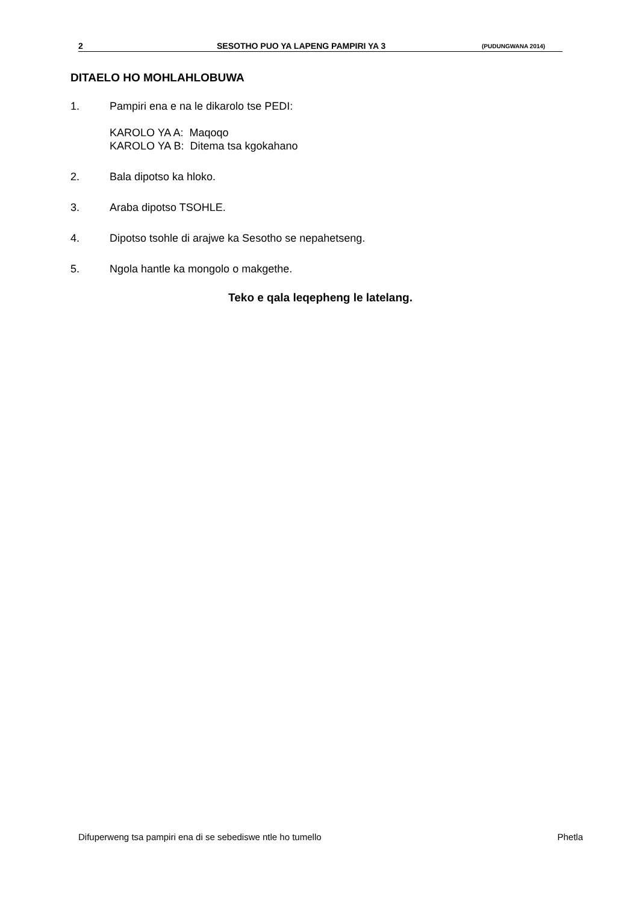2 SESOTHO PUO YA LAPENG PAMPIRI YA 3 (PUDUNGWANA 2014)
DITAELO HO MOHLAHLOBUWA
1. Pampiri ena e na le dikarolo tse PEDI:
KAROLO YA A: Maqoqo
KAROLO YA B: Ditema tsa kgokahano
2. Bala dipotso ka hloko.
3. Araba dipotso TSOHLE.
4. Dipotso tsohle di arajwe ka Sesotho se nepahetseng.
5. Ngola hantle ka mongolo o makgethe.
Teko e qala leqepheng le latelang.
Difuperweng tsa pampiri ena di se sebediswe ntle ho tumello Phetla